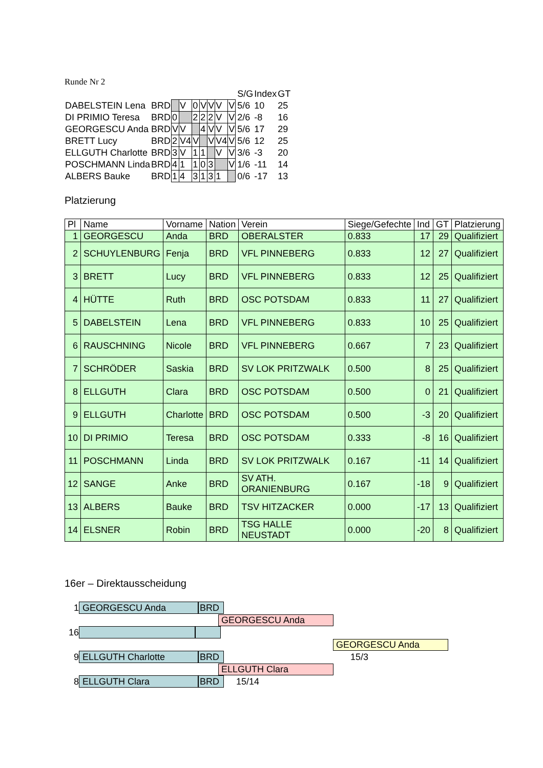Runde Nr 2
| | | | | | | | | | | S/G | Index | GT |
| DABELSTEIN Lena | BRD | | V | 0 | V | V | V | V | | 5/6 | 10 | 25 |
| DI PRIMIO Teresa | BRD | 0 | | 2 | 2 | 2 | V | V | | 2/6 | -8 | 16 |
| GEORGESCU Anda | BRD | V | V | | 4 | V | V | V | | 5/6 | 17 | 29 |
| BRETT Lucy | BRD | 2 | V4 | V | | V | V4 | V | | 5/6 | 12 | 25 |
| ELLGUTH Charlotte | BRD | 3 | V | 1 | 1 | | V | V | | 3/6 | -3 | 20 |
| POSCHMANN Linda | BRD | 4 | 1 | 1 | 0 | 3 | | V | | 1/6 | -11 | 14 |
| ALBERS Bauke | BRD | 1 | 4 | 3 | 1 | 3 | 1 | | | 0/6 | -17 | 13 |
Platzierung
| Pl | Name | Vorname | Nation | Verein | Siege/Gefechte | Ind | GT | Platzierung |
| --- | --- | --- | --- | --- | --- | --- | --- | --- |
| 1 | GEORGESCU | Anda | BRD | OBERALSTER | 0.833 | 17 | 29 | Qualifiziert |
| 2 | SCHUYLENBURG | Fenja | BRD | VFL PINNEBERG | 0.833 | 12 | 27 | Qualifiziert |
| 3 | BRETT | Lucy | BRD | VFL PINNEBERG | 0.833 | 12 | 25 | Qualifiziert |
| 4 | HÜTTE | Ruth | BRD | OSC POTSDAM | 0.833 | 11 | 27 | Qualifiziert |
| 5 | DABELSTEIN | Lena | BRD | VFL PINNEBERG | 0.833 | 10 | 25 | Qualifiziert |
| 6 | RAUSCHNING | Nicole | BRD | VFL PINNEBERG | 0.667 | 7 | 23 | Qualifiziert |
| 7 | SCHRÖDER | Saskia | BRD | SV LOK PRITZWALK | 0.500 | 8 | 25 | Qualifiziert |
| 8 | ELLGUTH | Clara | BRD | OSC POTSDAM | 0.500 | 0 | 21 | Qualifiziert |
| 9 | ELLGUTH | Charlotte | BRD | OSC POTSDAM | 0.500 | -3 | 20 | Qualifiziert |
| 10 | DI PRIMIO | Teresa | BRD | OSC POTSDAM | 0.333 | -8 | 16 | Qualifiziert |
| 11 | POSCHMANN | Linda | BRD | SV LOK PRITZWALK | 0.167 | -11 | 14 | Qualifiziert |
| 12 | SANGE | Anke | BRD | SV ATH. ORANIENBURG | 0.167 | -18 | 9 | Qualifiziert |
| 13 | ALBERS | Bauke | BRD | TSV HITZACKER | 0.000 | -17 | 13 | Qualifiziert |
| 14 | ELSNER | Robin | BRD | TSG HALLE NEUSTADT | 0.000 | -20 | 8 | Qualifiziert |
16er – Direktausscheidung
1 GEORGESCU Anda BRD
GEORGESCU Anda
16
GEORGESCU Anda
9 ELLGUTH Charlotte BRD 15/3
ELLGUTH Clara
8 ELLGUTH Clara BRD 15/14